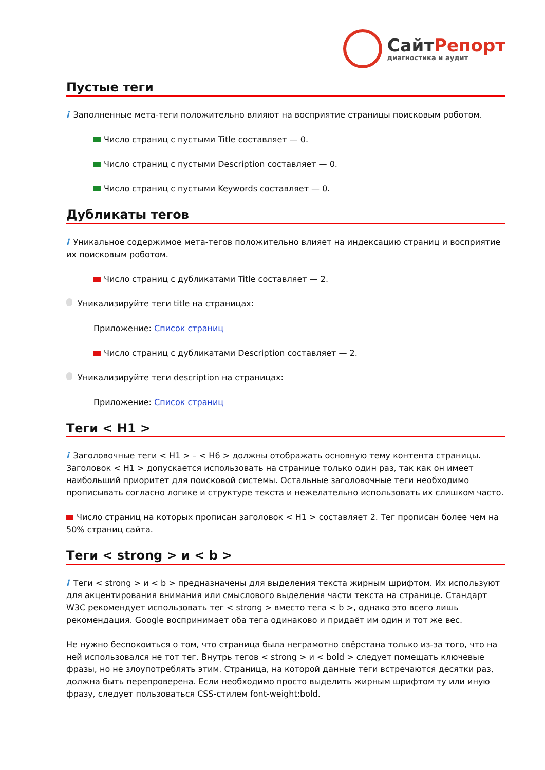СайтРепорт
диагностика и аудит
Пустые теги
i Заполненные мета-теги положительно влияют на восприятие страницы поисковым роботом.
Число страниц с пустыми Title составляет — 0.
Число страниц с пустыми Description составляет — 0.
Число страниц с пустыми Keywords составляет — 0.
Дубликаты тегов
i Уникальное содержимое мета-тегов положительно влияет на индексацию страниц и восприятие их поисковым роботом.
Число страниц с дубликатами Title составляет — 2.
Уникализируйте теги title на страницах:
Приложение: Список страниц
Число страниц с дубликатами Description составляет — 2.
Уникализируйте теги description на страницах:
Приложение: Список страниц
Теги < H1 >
i Заголовочные теги < H1 > – < H6 > должны отображать основную тему контента страницы. Заголовок < H1 > допускается использовать на странице только один раз, так как он имеет наибольший приоритет для поисковой системы. Остальные заголовочные теги необходимо прописывать согласно логике и структуре текста и нежелательно использовать их слишком часто.
Число страниц на которых прописан заголовок < H1 > составляет 2. Тег прописан более чем на 50% страниц сайта.
Теги < strong > и < b >
i Теги < strong > и < b > предназначены для выделения текста жирным шрифтом. Их используют для акцентирования внимания или смыслового выделения части текста на странице. Стандарт W3C рекомендует использовать тег < strong > вместо тега < b >, однако это всего лишь рекомендация. Google воспринимает оба тега одинаково и придаёт им один и тот же вес.
Не нужно беспокоиться о том, что страница была неграмотно свёрстана только из-за того, что на ней использовался не тот тег. Внутрь тегов < strong > и < bold > следует помещать ключевые фразы, но не злоупотреблять этим. Страница, на которой данные теги встречаются десятки раз, должна быть перепроверена. Если необходимо просто выделить жирным шрифтом ту или иную фразу, следует пользоваться CSS-стилем font-weight:bold.